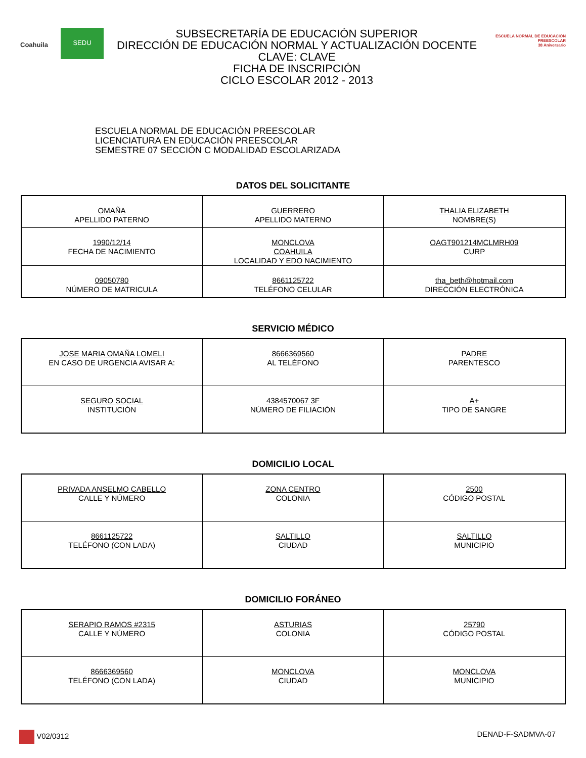Coahuila
SEDU
SUBSECRETARÍA DE EDUCACIÓN SUPERIOR
DIRECCIÓN DE EDUCACIÓN NORMAL Y ACTUALIZACIÓN DOCENTE
CLAVE: CLAVE
FICHA DE INSCRIPCIÓN
CICLO ESCOLAR 2012 - 2013
ESCUELA NORMAL DE EDUCACIÓN PREESCOLAR
38 Aniversario
ESCUELA NORMAL DE EDUCACIÓN PREESCOLAR
LICENCIATURA EN EDUCACIÓN PREESCOLAR
SEMESTRE 07 SECCIÓN C MODALIDAD ESCOLARIZADA
DATOS DEL SOLICITANTE
| OMAÑA APELLIDO PATERNO | GUERRERO APELLIDO MATERNO | THALIA ELIZABETH NOMBRE(S) |
| 1990/12/14 FECHA DE NACIMIENTO | MONCLOVA COAHUILA LOCALIDAD Y EDO NACIMIENTO | OAGT901214MCLMRH09 CURP |
| 09050780 NÚMERO DE MATRICULA | 8661125722 TELÉFONO CELULAR | tha_beth@hotmail.com DIRECCIÓN ELECTRÓNICA |
SERVICIO MÉDICO
| JOSE MARIA OMAÑA LOMELI EN CASO DE URGENCIA AVISAR A: | 8666369560 AL TELÉFONO | PADRE PARENTESCO |
| SEGURO SOCIAL INSTITUCIÓN | 4384570067 3F NÚMERO DE FILIACIÓN | A+ TIPO DE SANGRE |
DOMICILIO LOCAL
| PRIVADA ANSELMO CABELLO CALLE Y NÚMERO | ZONA CENTRO COLONIA | 2500 CÓDIGO POSTAL |
| 8661125722 TELÉFONO (CON LADA) | SALTILLO CIUDAD | SALTILLO MUNICIPIO |
DOMICILIO FORÁNEO
| SERAPIO RAMOS #2315 CALLE Y NÚMERO | ASTURIAS COLONIA | 25790 CÓDIGO POSTAL |
| 8666369560 TELÉFONO (CON LADA) | MONCLOVA CIUDAD | MONCLOVA MUNICIPIO |
V02/0312 DENAD-F-SADMVA-07